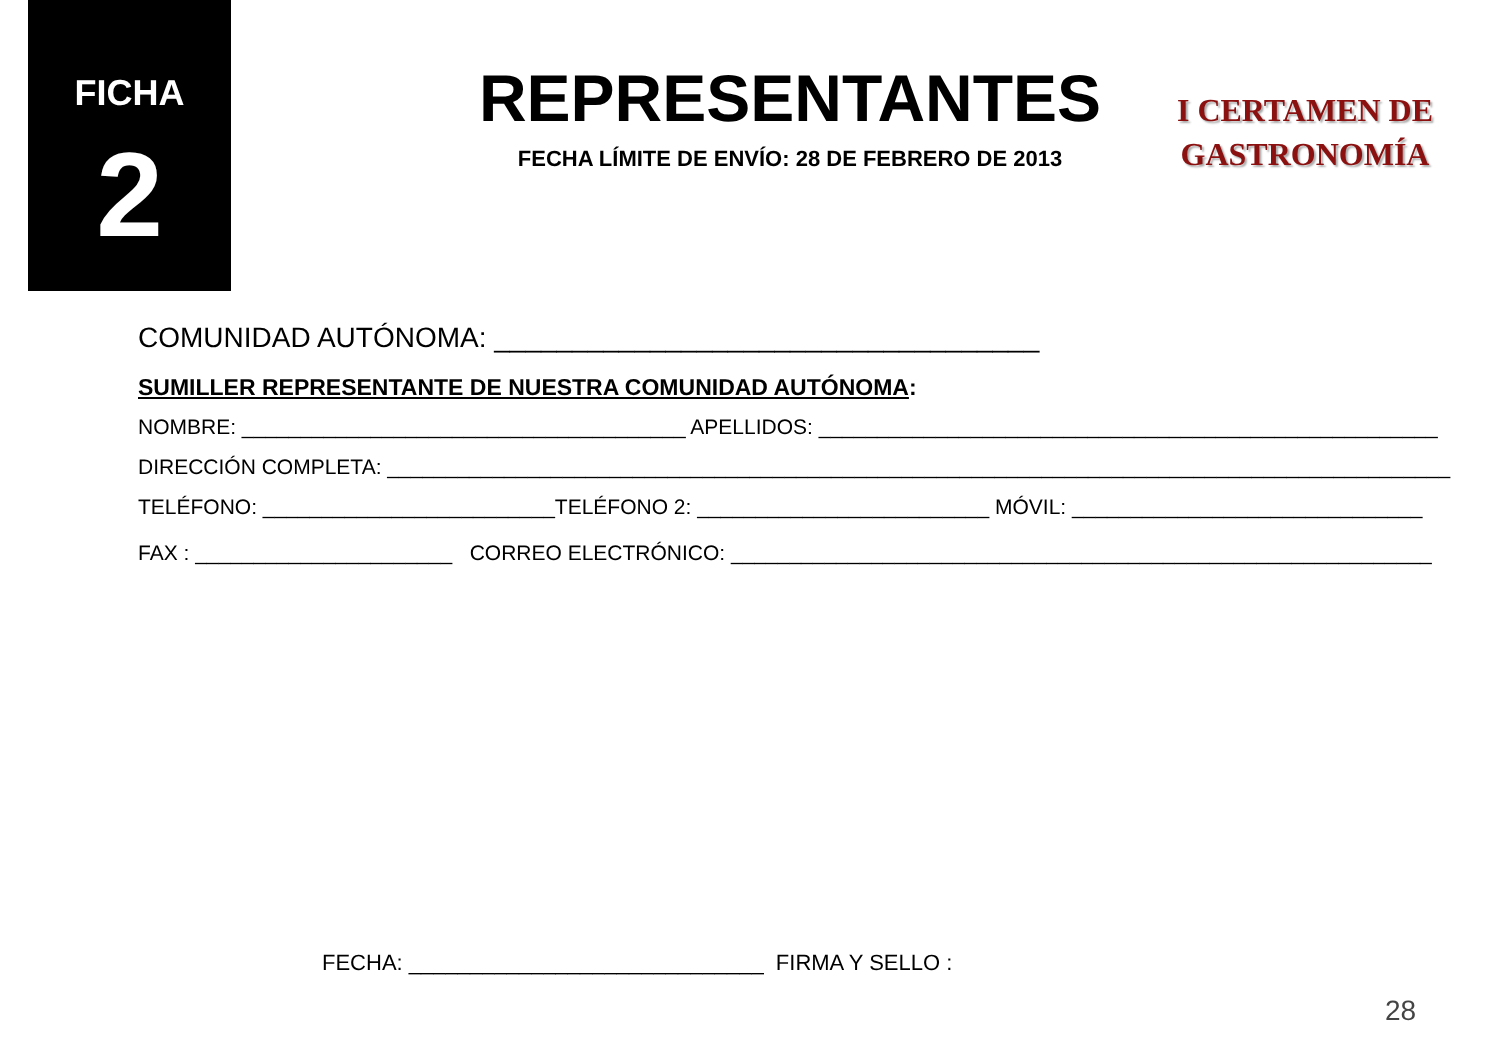FICHA
2
REPRESENTANTES
FECHA LÍMITE DE ENVÍO: 28 DE FEBRERO DE 2013
I CERTAMEN DE
GASTRONOMÍA
COMUNIDAD AUTÓNOMA: ___________________________________
SUMILLER REPRESENTANTE DE NUESTRA COMUNIDAD AUTÓNOMA:
NOMBRE: ______________________________________ APELLIDOS: _____________________________________________________
DIRECCIÓN COMPLETA: ___________________________________________________________________________________________
TELÉFONO: _________________________TELÉFONO 2: _________________________ MÓVIL: ______________________________
FAX : ______________________ CORREO ELECTRÓNICO: ____________________________________________________________
FECHA: _____________________________ FIRMA Y SELLO :
28